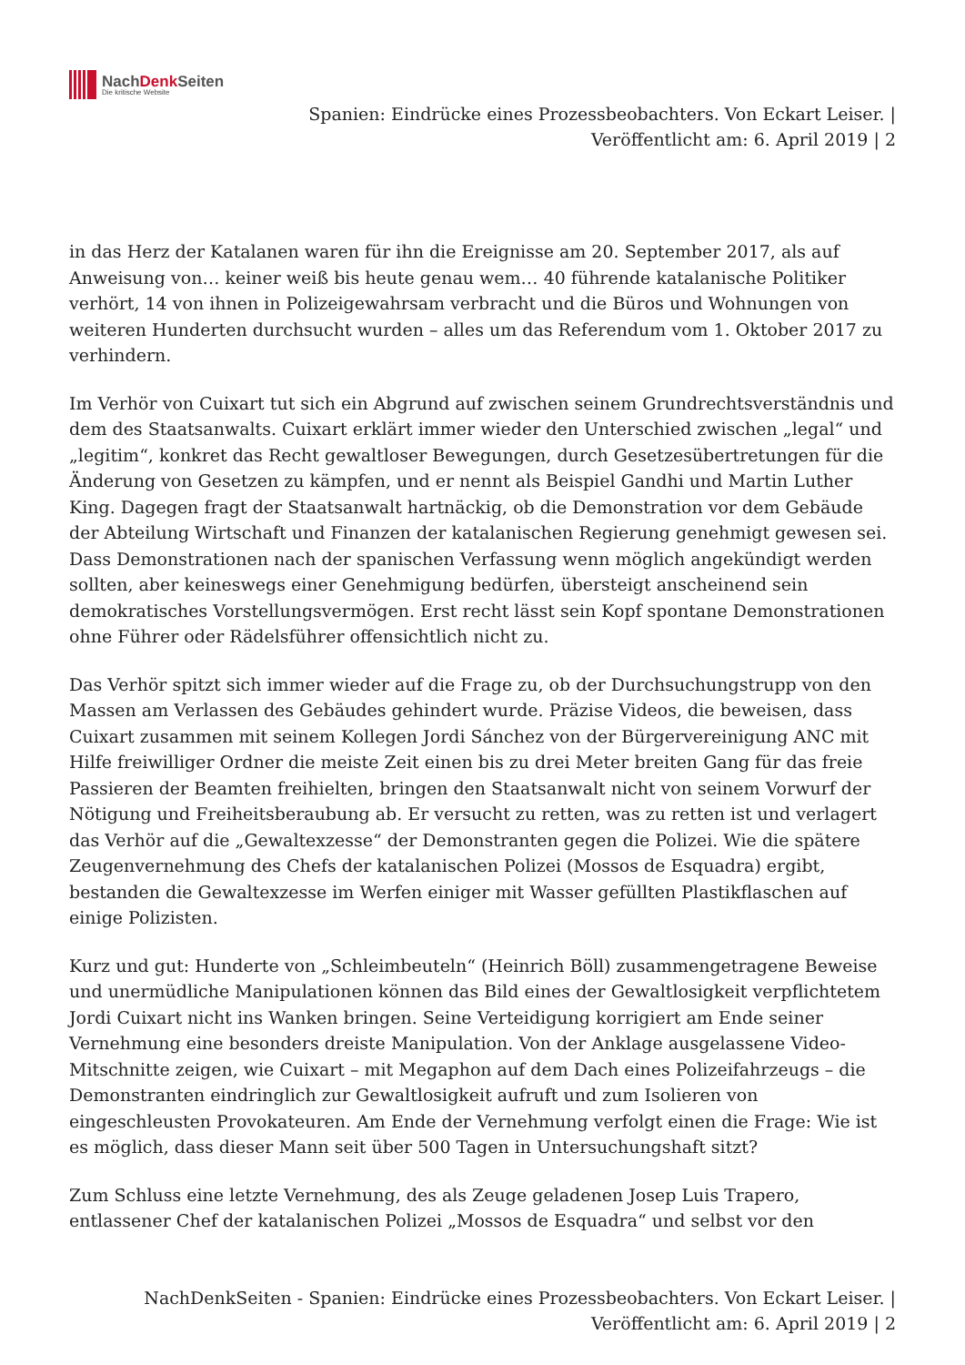NachDenk Seiten
Die kritische Website
Spanien: Eindrücke eines Prozessbeobachters. Von Eckart Leiser. |
Veröffentlicht am: 6. April 2019 | 2
in das Herz der Katalanen waren für ihn die Ereignisse am 20. September 2017, als auf Anweisung von… keiner weiß bis heute genau wem… 40 führende katalanische Politiker verhört, 14 von ihnen in Polizeigewahrsam verbracht und die Büros und Wohnungen von weiteren Hunderten durchsucht wurden – alles um das Referendum vom 1. Oktober 2017 zu verhindern.
Im Verhör von Cuixart tut sich ein Abgrund auf zwischen seinem Grundrechtsverständnis und dem des Staatsanwalts. Cuixart erklärt immer wieder den Unterschied zwischen „legal“ und „legitim“, konkret das Recht gewaltloser Bewegungen, durch Gesetzesübertretungen für die Änderung von Gesetzen zu kämpfen, und er nennt als Beispiel Gandhi und Martin Luther King. Dagegen fragt der Staatsanwalt hartnäckig, ob die Demonstration vor dem Gebäude der Abteilung Wirtschaft und Finanzen der katalanischen Regierung genehmigt gewesen sei. Dass Demonstrationen nach der spanischen Verfassung wenn möglich angekündigt werden sollten, aber keineswegs einer Genehmigung bedürfen, übersteigt anscheinend sein demokratisches Vorstellungsvermögen. Erst recht lässt sein Kopf spontane Demonstrationen ohne Führer oder Rädelsführer offensichtlich nicht zu.
Das Verhör spitzt sich immer wieder auf die Frage zu, ob der Durchsuchungstrupp von den Massen am Verlassen des Gebäudes gehindert wurde. Präzise Videos, die beweisen, dass Cuixart zusammen mit seinem Kollegen Jordi Sánchez von der Bürgervereinigung ANC mit Hilfe freiwilliger Ordner die meiste Zeit einen bis zu drei Meter breiten Gang für das freie Passieren der Beamten freihielten, bringen den Staatsanwalt nicht von seinem Vorwurf der Nötigung und Freiheitsberaubung ab. Er versucht zu retten, was zu retten ist und verlagert das Verhör auf die „Gewaltexzesse“ der Demonstranten gegen die Polizei. Wie die spätere Zeugenvernehmung des Chefs der katalanischen Polizei (Mossos de Esquadra) ergibt, bestanden die Gewaltexzesse im Werfen einiger mit Wasser gefüllten Plastikflaschen auf einige Polizisten.
Kurz und gut: Hunderte von „Schleimbeuteln“ (Heinrich Böll) zusammengetragene Beweise und unermüdliche Manipulationen können das Bild eines der Gewaltlosigkeit verpflichtetem Jordi Cuixart nicht ins Wanken bringen. Seine Verteidigung korrigiert am Ende seiner Vernehmung eine besonders dreiste Manipulation. Von der Anklage ausgelassene Video-Mitschnitte zeigen, wie Cuixart – mit Megaphon auf dem Dach eines Polizeifahrzeugs – die Demonstranten eindringlich zur Gewaltlosigkeit aufruft und zum Isolieren von eingeschleusten Provokateuren. Am Ende der Vernehmung verfolgt einen die Frage: Wie ist es möglich, dass dieser Mann seit über 500 Tagen in Untersuchungshaft sitzt?
Zum Schluss eine letzte Vernehmung, des als Zeuge geladenen Josep Luis Trapero, entlassener Chef der katalanischen Polizei „Mossos de Esquadra“ und selbst vor den
NachDenkSeiten - Spanien: Eindrücke eines Prozessbeobachters. Von Eckart Leiser. |
Veröffentlicht am: 6. April 2019 | 2